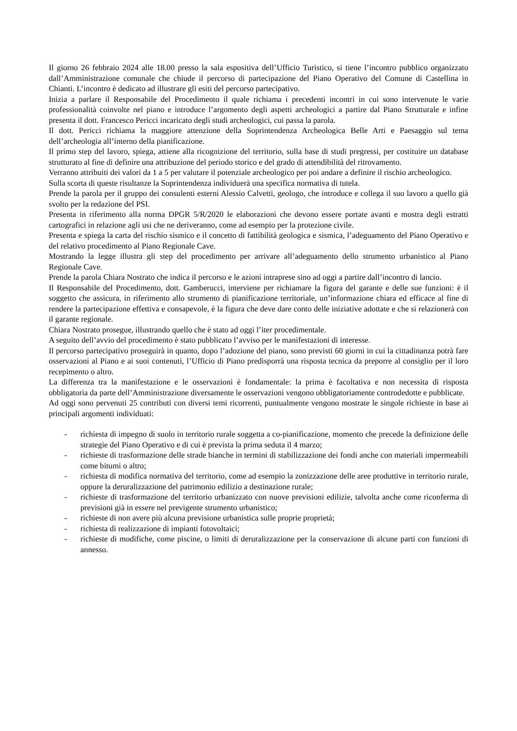Il giorno 26 febbraio 2024 alle 18.00 presso la sala espositiva dell’Ufficio Turistico, si tiene l’incontro pubblico organizzato dall’Amministrazione comunale che chiude il percorso di partecipazione del Piano Operativo del Comune di Castellina in Chianti. L’incontro è dedicato ad illustrare gli esiti del percorso partecipativo.
Inizia a parlare il Responsabile del Procedimento il quale richiama i precedenti incontri in cui sono intervenute le varie professionalità coinvolte nel piano e introduce l’argomento degli aspetti archeologici a partire dal Piano Strutturale e infine presenta il dott. Francesco Pericci incaricato degli studi archeologici, cui passa la parola.
Il dott. Pericci richiama la maggiore attenzione della Soprintendenza Archeologica Belle Arti e Paesaggio sul tema dell’archeologia all’interno della pianificazione.
Il primo step del lavoro, spiega, attiene alla ricognizione del territorio, sulla base di studi pregressi, per costituire un database strutturato al fine di definire una attribuzione del periodo storico e del grado di attendibilità del ritrovamento.
Verranno attribuiti dei valori da 1 a 5 per valutare il potenziale archeologico per poi andare a definire il rischio archeologico.
Sulla scorta di queste risultanze la Soprintendenza individuerà una specifica normativa di tutela.
Prende la parola per il gruppo dei consulenti esterni Alessio Calvetti, geologo, che introduce e collega il suo lavoro a quello già svolto per la redazione del PSI.
Presenta in riferimento alla norma DPGR 5/R/2020 le elaborazioni che devono essere portate avanti e mostra degli estratti cartografici in relazione agli usi che ne deriveranno, come ad esempio per la protezione civile.
Presenta e spiega la carta del rischio sismico e il concetto di fattibilità geologica e sismica, l’adeguamento del Piano Operativo e del relativo procedimento al Piano Regionale Cave.
Mostrando la legge illustra gli step del procedimento per arrivare all’adeguamento dello strumento urbanistico al Piano Regionale Cave.
Prende la parola Chiara Nostrato che indica il percorso e le azioni intraprese sino ad oggi a partire dall’incontro di lancio.
Il Responsabile del Procedimento, dott. Gamberucci, interviene per richiamare la figura del garante e delle sue funzioni: è il soggetto che assicura, in riferimento allo strumento di pianificazione territoriale, un’informazione chiara ed efficace al fine di rendere la partecipazione effettiva e consapevole, è la figura che deve dare conto delle iniziative adottate e che si relazionerà con il garante regionale.
Chiara Nostrato prosegue, illustrando quello che è stato ad oggi l’iter procedimentale.
A seguito dell’avvio del procedimento è stato pubblicato l’avviso per le manifestazioni di interesse.
Il percorso partecipativo proseguirà in quanto, dopo l’adozione del piano, sono previsti 60 giorni in cui la cittadinanza potrà fare osservazioni al Piano e ai suoi contenuti, l’Ufficio di Piano predisporrà una risposta tecnica da preporre al consiglio per il loro recepimento o altro.
La differenza tra la manifestazione e le osservazioni è fondamentale: la prima è facoltativa e non necessita di risposta obbligatoria da parte dell’Amministrazione diversamente le osservazioni vengono obbligatoriamente controdedotte e pubblicate.
Ad oggi sono pervenuti 25 contributi con diversi temi ricorrenti, puntualmente vengono mostrate le singole richieste in base ai principali argomenti individuati:
- richiesta di impegno di suolo in territorio rurale soggetta a co-pianificazione, momento che precede la definizione delle strategie del Piano Operativo e di cui è prevista la prima seduta il 4 marzo;
- richieste di trasformazione delle strade bianche in termini di stabilizzazione dei fondi anche con materiali impermeabili come bitumi o altro;
- richiesta di modifica normativa del territorio, come ad esempio la zonizzazione delle aree produttive in territorio rurale, oppure la deruralizzazione del patrimonio edilizio a destinazione rurale;
- richieste di trasformazione del territorio urbanizzato con nuove previsioni edilizie, talvolta anche come riconferma di previsioni già in essere nel previgente strumento urbanistico;
- richieste di non avere più alcuna previsione urbanistica sulle proprie proprietà;
- richiesta di realizzazione di impianti fotovoltaici;
- richieste di modifiche, come piscine, o limiti di deruralizzazione per la conservazione di alcune parti con funzioni di annesso.